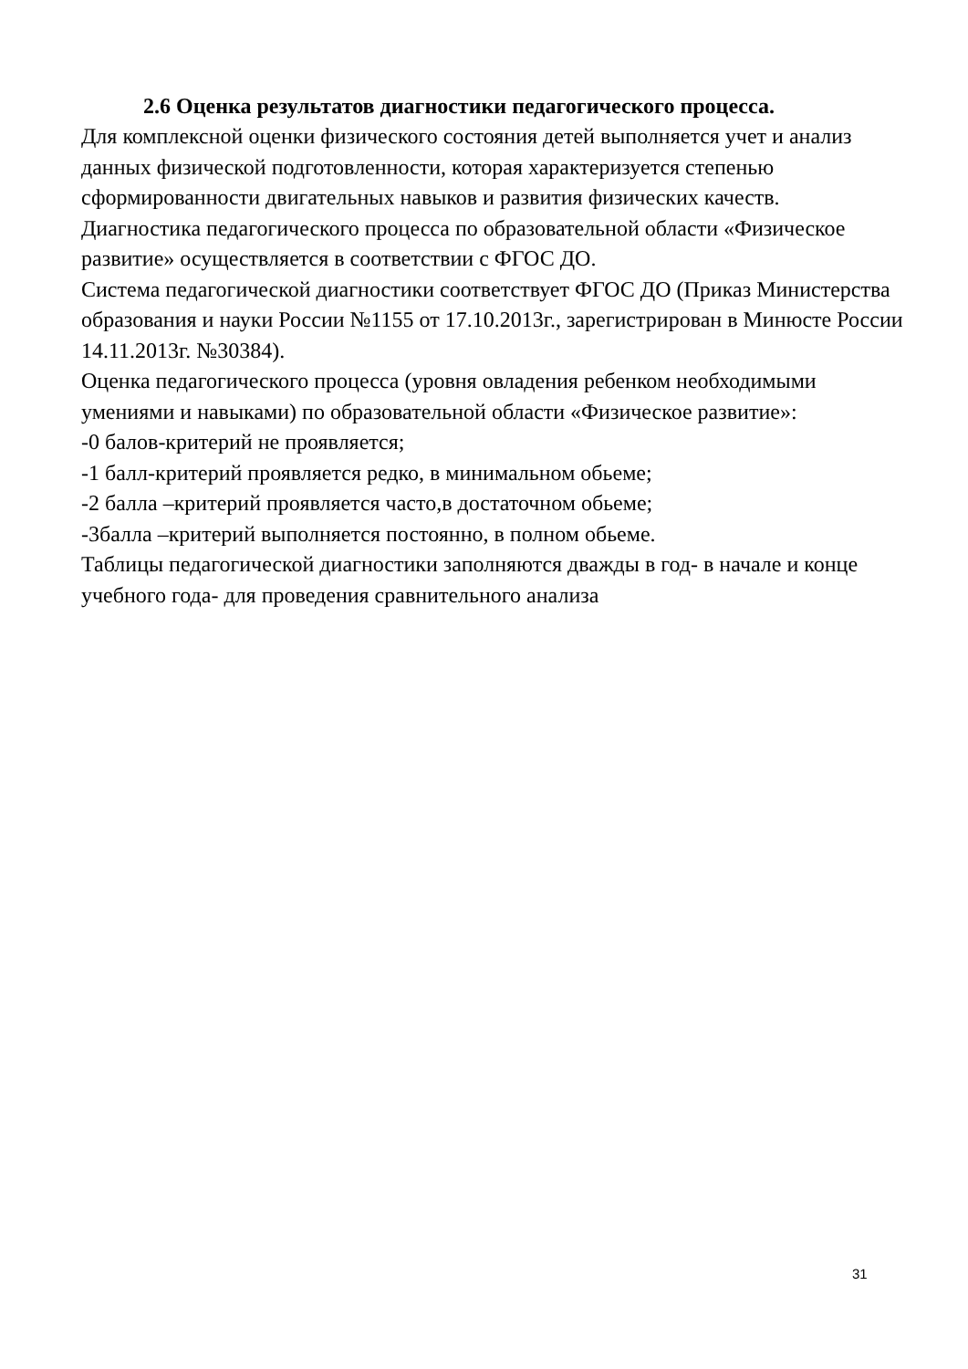2.6 Оценка результатов диагностики педагогического процесса.
Для комплексной оценки физического состояния детей выполняется учет и анализ данных физической подготовленности, которая характеризуется степенью сформированности двигательных навыков и развития физических качеств.
Диагностика педагогического процесса по образовательной области «Физическое развитие» осуществляется в соответствии с ФГОС ДО.
Система педагогической диагностики соответствует ФГОС ДО (Приказ Министерства образования и науки России №1155 от 17.10.2013г., зарегистрирован в Минюсте России 14.11.2013г. №30384).
Оценка педагогического процесса (уровня овладения ребенком необходимыми умениями и навыками) по образовательной области «Физическое развитие»:
-0 балов-критерий не проявляется;
-1 балл-критерий проявляется редко, в минимальном обьеме;
-2 балла –критерий проявляется часто,в достаточном обьеме;
-3балла –критерий выполняется постоянно, в полном обьеме.
Таблицы педагогической диагностики заполняются дважды в год- в начале и конце учебного года- для проведения сравнительного анализа
31